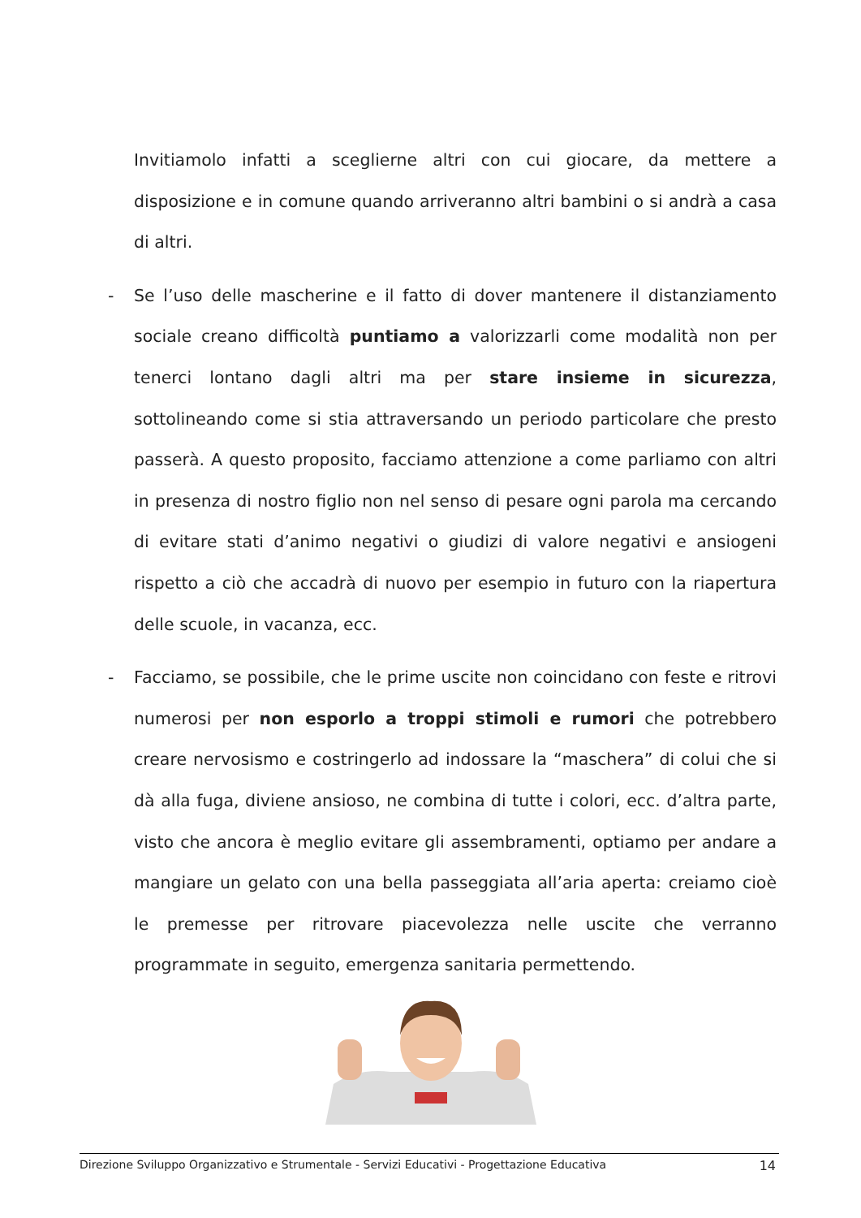Invitiamolo infatti a sceglierne altri con cui giocare, da mettere a disposizione e in comune quando arriveranno altri bambini o si andrà a casa di altri.
- Se l’uso delle mascherine e il fatto di dover mantenere il distanziamento sociale creano difficoltà puntiamo a valorizzarli come modalità non per tenerci lontano dagli altri ma per stare insieme in sicurezza, sottolineando come si stia attraversando un periodo particolare che presto passerà. A questo proposito, facciamo attenzione a come parliamo con altri in presenza di nostro figlio non nel senso di pesare ogni parola ma cercando di evitare stati d’animo negativi o giudizi di valore negativi e ansiogeni rispetto a ciò che accadrà di nuovo per esempio in futuro con la riapertura delle scuole, in vacanza, ecc.
- Facciamo, se possibile, che le prime uscite non coincidano con feste e ritrovi numerosi per non esporlo a troppi stimoli e rumori che potrebbero creare nervosismo e costringerlo ad indossare la “maschera” di colui che si dà alla fuga, diviene ansioso, ne combina di tutte i colori, ecc. d’altra parte, visto che ancora è meglio evitare gli assembramenti, optiamo per andare a mangiare un gelato con una bella passeggiata all’aria aperta: creiamo cioè le premesse per ritrovare piacevolezza nelle uscite che verranno programmate in seguito, emergenza sanitaria permettendo.
Direzione Sviluppo Organizzativo e Strumentale - Servizi Educativi - Progettazione Educativa 14